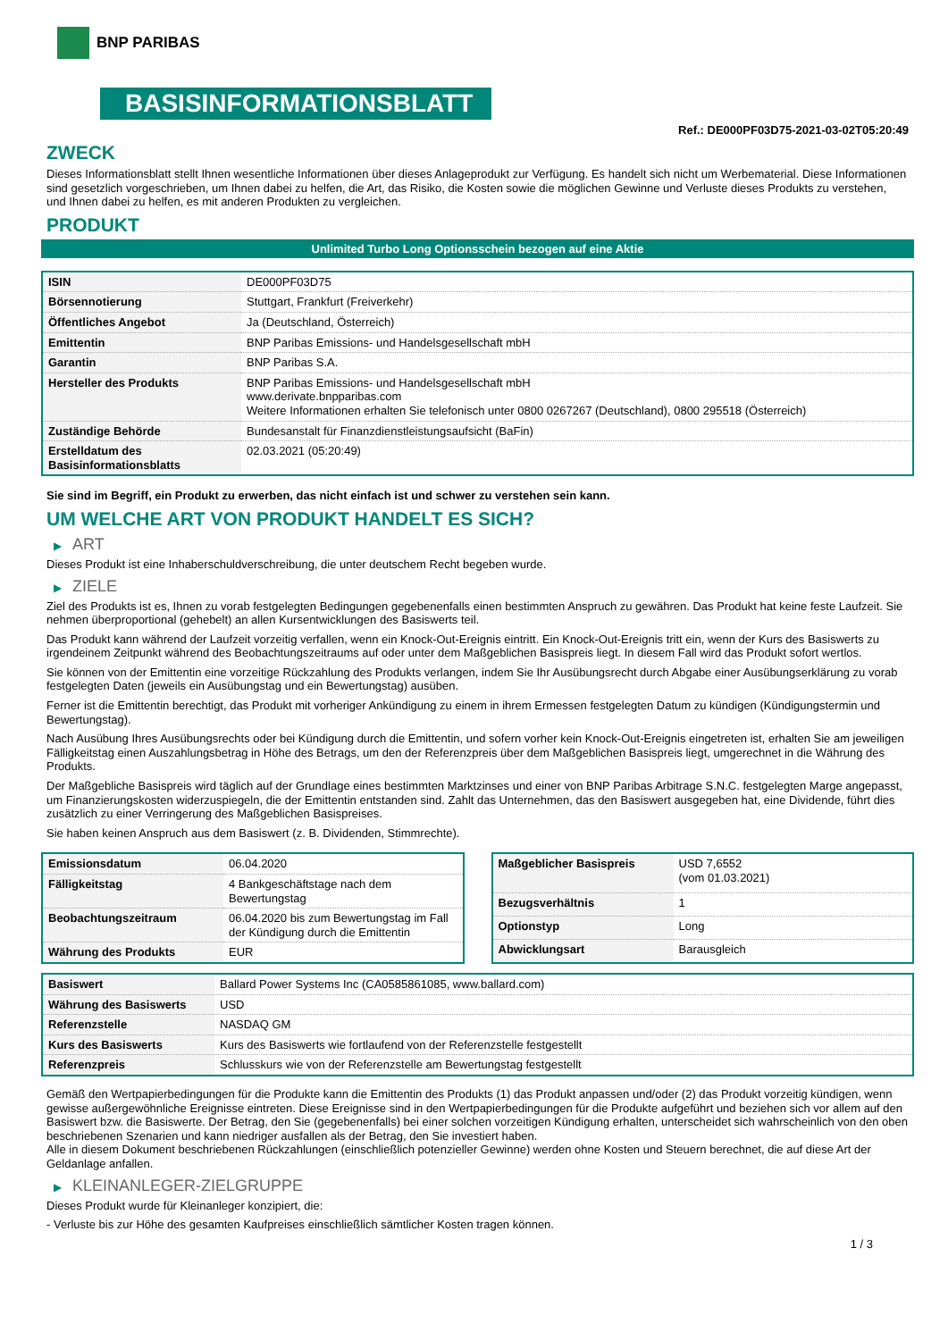BNP PARIBAS
BASISINFORMATIONSBLATT
Ref.: DE000PF03D75-2021-03-02T05:20:49
ZWECK
Dieses Informationsblatt stellt Ihnen wesentliche Informationen über dieses Anlageprodukt zur Verfügung. Es handelt sich nicht um Werbematerial. Diese Informationen sind gesetzlich vorgeschrieben, um Ihnen dabei zu helfen, die Art, das Risiko, die Kosten sowie die möglichen Gewinne und Verluste dieses Produkts zu verstehen, und Ihnen dabei zu helfen, es mit anderen Produkten zu vergleichen.
PRODUKT
Unlimited Turbo Long Optionsschein bezogen auf eine Aktie
| ISIN | DE000PF03D75 |
| Börsennotierung | Stuttgart, Frankfurt (Freiverkehr) |
| Öffentliches Angebot | Ja (Deutschland, Österreich) |
| Emittentin | BNP Paribas Emissions- und Handelsgesellschaft mbH |
| Garantin | BNP Paribas S.A. |
| Hersteller des Produkts | BNP Paribas Emissions- und Handelsgesellschaft mbH www.derivate.bnpparibas.com Weitere Informationen erhalten Sie telefonisch unter 0800 0267267 (Deutschland), 0800 295518 (Österreich) |
| Zuständige Behörde | Bundesanstalt für Finanzdienstleistungsaufsicht (BaFin) |
| Erstelldatum des Basisinformationsblatts | 02.03.2021 (05:20:49) |
Sie sind im Begriff, ein Produkt zu erwerben, das nicht einfach ist und schwer zu verstehen sein kann.
UM WELCHE ART VON PRODUKT HANDELT ES SICH?
▶ ART
Dieses Produkt ist eine Inhaberschuldverschreibung, die unter deutschem Recht begeben wurde.
▶ ZIELE
Ziel des Produkts ist es, Ihnen zu vorab festgelegten Bedingungen gegebenenfalls einen bestimmten Anspruch zu gewähren. Das Produkt hat keine feste Laufzeit. Sie nehmen überproportional (gehebelt) an allen Kursentwicklungen des Basiswerts teil.
Das Produkt kann während der Laufzeit vorzeitig verfallen, wenn ein Knock-Out-Ereignis eintritt. Ein Knock-Out-Ereignis tritt ein, wenn der Kurs des Basiswerts zu irgendeinem Zeitpunkt während des Beobachtungszeitraums auf oder unter dem Maßgeblichen Basispreis liegt. In diesem Fall wird das Produkt sofort wertlos.
Sie können von der Emittentin eine vorzeitige Rückzahlung des Produkts verlangen, indem Sie Ihr Ausübungsrecht durch Abgabe einer Ausübungserklärung zu vorab festgelegten Daten (jeweils ein Ausübungstag und ein Bewertungstag) ausüben.
Ferner ist die Emittentin berechtigt, das Produkt mit vorheriger Ankündigung zu einem in ihrem Ermessen festgelegten Datum zu kündigen (Kündigungstermin und Bewertungstag).
Nach Ausübung Ihres Ausübungsrechts oder bei Kündigung durch die Emittentin, und sofern vorher kein Knock-Out-Ereignis eingetreten ist, erhalten Sie am jeweiligen Fälligkeitstag einen Auszahlungsbetrag in Höhe des Betrags, um den der Referenzpreis über dem Maßgeblichen Basispreis liegt, umgerechnet in die Währung des Produkts.
Der Maßgebliche Basispreis wird täglich auf der Grundlage eines bestimmten Marktzinses und einer von BNP Paribas Arbitrage S.N.C. festgelegten Marge angepasst, um Finanzierungskosten widerzuspiegeln, die der Emittentin entstanden sind. Zahlt das Unternehmen, das den Basiswert ausgegeben hat, eine Dividende, führt dies zusätzlich zu einer Verringerung des Maßgeblichen Basispreises.
Sie haben keinen Anspruch aus dem Basiswert (z. B. Dividenden, Stimmrechte).
| Emissionsdatum | 06.04.2020 |
| Fälligkeitstag | 4 Bankgeschäftstage nach dem Bewertungstag |
| Beobachtungszeitraum | 06.04.2020 bis zum Bewertungstag im Fall der Kündigung durch die Emittentin |
| Währung des Produkts | EUR |
| Maßgeblicher Basispreis | USD 7,6552 (vom 01.03.2021) |
| Bezugsverhältnis | 1 |
| Optionstyp | Long |
| Abwicklungsart | Barausgleich |
| Basiswert | Ballard Power Systems Inc (CA0585861085, www.ballard.com) |
| Währung des Basiswerts | USD |
| Referenzstelle | NASDAQ GM |
| Kurs des Basiswerts | Kurs des Basiswerts wie fortlaufend von der Referenzstelle festgestellt |
| Referenzpreis | Schlusskurs wie von der Referenzstelle am Bewertungstag festgestellt |
Gemäß den Wertpapierbedingungen für die Produkte kann die Emittentin des Produkts (1) das Produkt anpassen und/oder (2) das Produkt vorzeitig kündigen, wenn gewisse außergewöhnliche Ereignisse eintreten. Diese Ereignisse sind in den Wertpapierbedingungen für die Produkte aufgeführt und beziehen sich vor allem auf den Basiswert bzw. die Basiswerte. Der Betrag, den Sie (gegebenenfalls) bei einer solchen vorzeitigen Kündigung erhalten, unterscheidet sich wahrscheinlich von den oben beschriebenen Szenarien und kann niedriger ausfallen als der Betrag, den Sie investiert haben.
Alle in diesem Dokument beschriebenen Rückzahlungen (einschließlich potenzieller Gewinne) werden ohne Kosten und Steuern berechnet, die auf diese Art der Geldanlage anfallen.
▶ KLEINANLEGER-ZIELGRUPPE
Dieses Produkt wurde für Kleinanleger konzipiert, die:
- Verluste bis zur Höhe des gesamten Kaufpreises einschließlich sämtlicher Kosten tragen können.
1 / 3